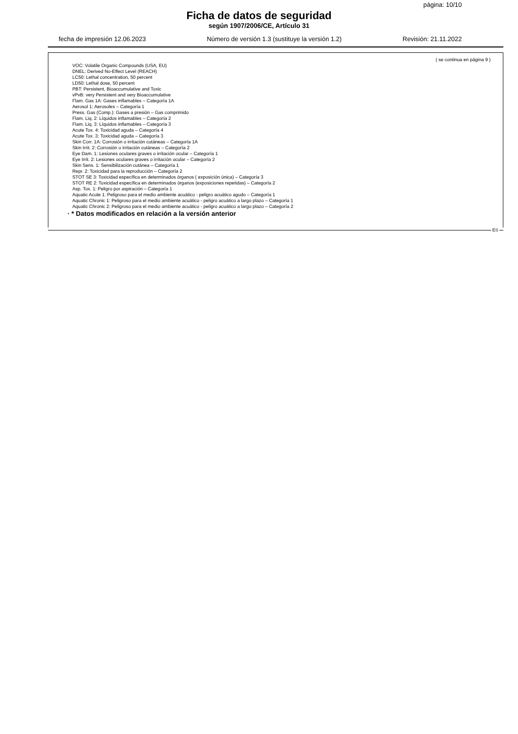página: 10/10
Ficha de datos de seguridad
según 1907/2006/CE, Artículo 31
fecha de impresión 12.06.2023 Número de versión 1.3 (sustituye la versión 1.2) Revisión: 21.11.2022
( se continua en página 9 )
VOC: Volatile Organic Compounds (USA, EU)
DNEL: Derived No-Effect Level (REACH)
LC50: Lethal concentration, 50 percent
LD50: Lethal dose, 50 percent
PBT: Persistent, Bioaccumulative and Toxic
vPvB: very Persistent and very Bioaccumulative
Flam. Gas 1A: Gases inflamables – Categoría 1A
Aerosol 1: Aerosoles – Categoría 1
Press. Gas (Comp.): Gases a presión – Gas comprimido
Flam. Liq. 2: Líquidos inflamables – Categoría 2
Flam. Liq. 3: Líquidos inflamables – Categoría 3
Acute Tox. 4: Toxicidad aguda – Categoría 4
Acute Tox. 3: Toxicidad aguda – Categoría 3
Skin Corr. 1A: Corrosión o irritación cutáneas – Categoría 1A
Skin Irrit. 2: Corrosión o irritación cutáneas – Categoría 2
Eye Dam. 1: Lesiones oculares graves o irritación ocular – Categoría 1
Eye Irrit. 2: Lesiones oculares graves o irritación ocular – Categoría 2
Skin Sens. 1: Sensibilización cutánea – Categoría 1
Repr. 2: Toxicidad para la reproducción – Categoría 2
STOT SE 3: Toxicidad específica en determinados órganos ( exposición única) – Categoría 3
STOT RE 2: Toxicidad específica en determinados órganos (exposiciones repetidas) – Categoría 2
Asp. Tox. 1: Peligro por aspiración – Categoría 1
Aquatic Acute 1: Peligroso para el medio ambiente acuático - peligro acuático agudo – Categoría 1
Aquatic Chronic 1: Peligroso para el medio ambiente acuático - peligro acuático a largo plazo – Categoría 1
Aquatic Chronic 2: Peligroso para el medio ambiente acuático - peligro acuático a largo plazo – Categoría 2
· * Datos modificados en relación a la versión anterior
ES